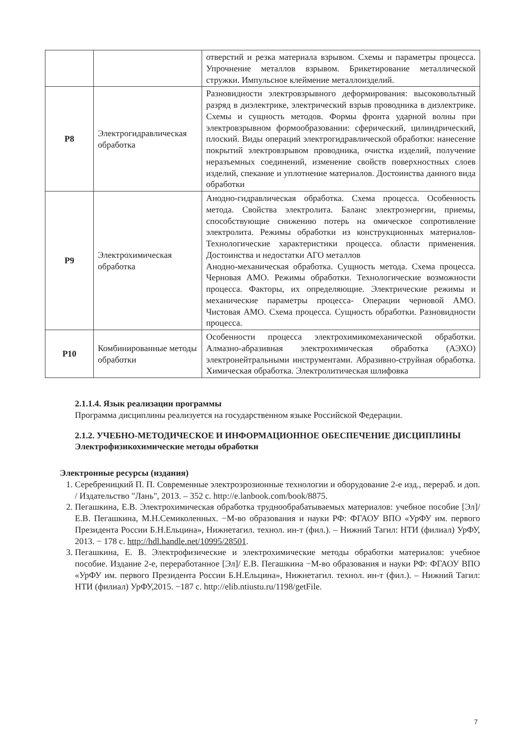| | | отверстий и резка материала взрывом. Схемы и параметры процесса. Упрочнение металлов взрывом. Брикетирование металлической стружки. Импульсное клеймение металлоизделий. |
| Р8 | Электрогидравлическая обработка | Разновидности электровзрывного деформирования: высоковольтный разряд в диэлектрике, электрический взрыв проводника в диэлектрике. Схемы и сущность методов. Формы фронта ударной волны при электровзрывном формообразовании: сферический, цилиндрический, плоский. Виды операций электрогидравлической обработки: нанесение покрытий электровзрывом проводника, очистка изделий, получение неразъемных соединений, изменение свойств поверхностных слоев изделий, спекание и уплотнение материалов. Достоинства данного вида обработки |
| Р9 | Электрохимическая обработка | Анодно-гидравлическая обработка. Схема процесса. Особенность метода. Свойства электролита. Баланс электроэнергии, приемы, способствующие снижению потерь на омическое сопротивление электролита. Режимы обработки из конструкционных материалов- Технологические характеристики процесса. области применения. Достоинства и недостатки АГО металлов Анодно-механическая обработка. Сущность метода. Схема процесса. Черновая АМО. Режимы обработки. Технологические возможности процесса. Факторы, их определяющие. Электрические режимы и механические параметры процесса- Операции черновой АМО. Чистовая АМО. Схема процесса. Сущность обработки. Разновидности процесса. |
| Р10 | Комбинированные методы обработки | Особенности процесса электрохимикомеханической обработки. Алмазно-абразивная электрохимическая обработка (АЭХО) электронейтральными инструментами. Абразивно-струйная обработка. Химическая обработка. Электролитическая шлифовка |
2.1.1.4. Язык реализации программы
Программа дисциплины реализуется на государственном языке Российской Федерации.
2.1.2. УЧЕБНО-МЕТОДИЧЕСКОЕ И ИНФОРМАЦИОННОЕ ОБЕСПЕЧЕНИЕ ДИСЦИПЛИНЫ
Электрофизикохимические методы обработки
Электронные ресурсы (издания)
1. Серебреницкий П. П. Современные электроэрозионные технологии и оборудование 2-е изд., перераб. и доп. / Издательство "Лань", 2013. – 352 с. http://e.lanbook.com/book/8875.
2. Пегашкина, Е.В. Электрохимическая обработка труднообрабатываемых материалов: учебное пособие [Эл]/ Е.В. Пегашкина, М.Н.Семиколенных. −М-во образования и науки РФ: ФГАОУ ВПО «УрФУ им. первого Президента России Б.Н.Ельцина», Нижнетагил. технол. ин-т (фил.). – Нижний Тагил: НТИ (филиал) УрФУ, 2013. − 178 с. http://hdl.handle.net/10995/28501.
3. Пегашкина, Е. В. Электрофизические и электрохимические методы обработки материалов: учебное пособие. Издание 2-е, переработанное [Эл]/ Е.В. Пегашкина −М-во образования и науки РФ: ФГАОУ ВПО «УрФУ им. первого Президента России Б.Н.Ельцина», Нижнетагил. технол. ин-т (фил.). – Нижний Тагил: НТИ (филиал) УрФУ,2015. −187 с. http://elib.ntiustu.ru/1198/getFile.
7